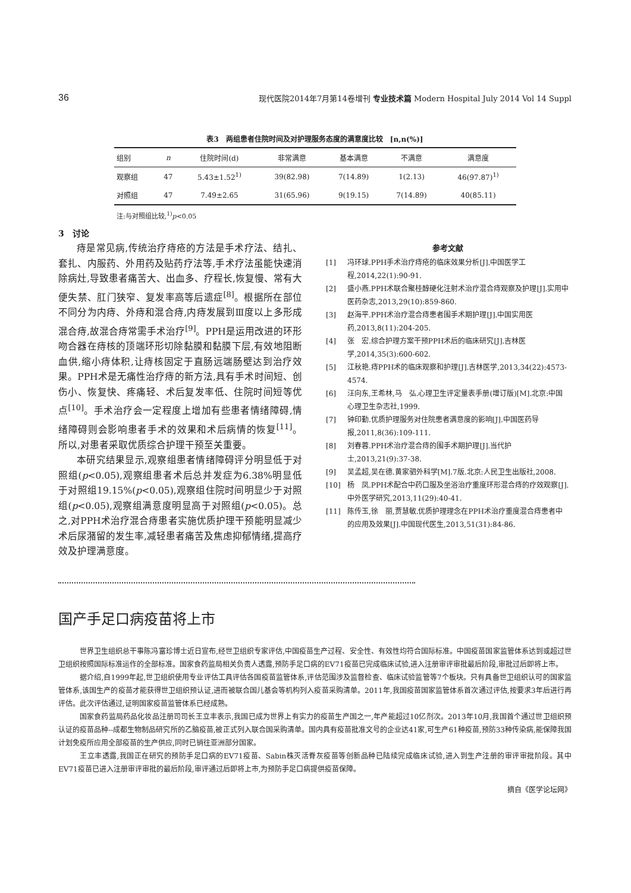36 现代医院2014年7月第14卷增刊 专业技术篇 Modern Hospital July 2014 Vol 14 Suppl
表3　两组患者住院时间及对护理服务态度的满意度比较　[n,n(%)]
| 组别 | n | 住院时间(d) | 非常满意 | 基本满意 | 不满意 | 满意度 |
| --- | --- | --- | --- | --- | --- | --- |
| 观察组 | 47 | 5.43±1.52<sup>1)</sup> | 39(82.98) | 7(14.89) | 1(2.13) | 46(97.87)<sup>1)</sup> |
| 对照组 | 47 | 7.49±2.65 | 31(65.96) | 9(19.15) | 7(14.89) | 40(85.11) |
注:与对照组比较,<sup>1)</sup>p<0.05
3　讨论
痔是常见病,传统治疗痔疮的方法是手术疗法、结扎、套扎、内服药、外用药及贴药疗法等,手术疗法虽能快速消除病灶,导致患者痛苦大、出血多、疗程长,恢复慢、常有大便失禁、肛门狭窄、复发率高等后遗症<sup>[8]</sup>。根据所在部位不同分为内痔、外痔和混合痔,内痔发展到Ⅲ度以上多形成混合痔,故混合痔常需手术治疗<sup>[9]</sup>。PPH是运用改进的环形吻合器在痔核的顶端环形切除黏膜和黏膜下层,有效地阻断血供,缩小痔体积,让痔核固定于直肠远端肠壁达到治疗效果。PPH术是无痛性治疗痔的新方法,具有手术时间短、创伤小、恢复快、疼痛轻、术后复发率低、住院时间短等优点<sup>[10]</sup>。手术治疗会一定程度上增加有些患者情绪障碍,情绪障碍则会影响患者手术的效果和术后病情的恢复<sup>[11]</sup>。所以,对患者采取优质综合护理干预至关重要。
本研究结果显示,观察组患者情绪障碍评分明显低于对照组(p<0.05),观察组患者术后总并发症为6.38%明显低于对照组19.15%(p<0.05),观察组住院时间明显少于对照组(p<0.05),观察组满意度明显高于对照组(p<0.05)。总之,对PPH术治疗混合痔患者实施优质护理干预能明显减少术后尿潴留的发生率,减轻患者痛苦及焦虑抑郁情绪,提高疗效及护理满意度。
参考文献
[1] 冯环球.PPH手术治疗痔疮的临床效果分析[J].中国医学工程,2014,22(1):90-91.
[2] 盛小燕.PPH术联合聚桂醇硬化注射术治疗混合痔观察及护理[J].实用中医药杂志,2013,29(10):859-860.
[3] 赵海平.PPH术治疗混合痔患者围手术期护理[J].中国实用医药,2013,8(11):204-205.
[4] 张　宏.综合护理方案干预PPH术后的临床研究[J].吉林医学,2014,35(3):600-602.
[5] 江秋艳.痔PPH术的临床观察和护理[J].吉林医学,2013,34(22):4573-4574.
[6] 汪向东,王希林,马　弘.心理卫生评定量表手册(增订版)[M].北京:中国心理卫生杂志社,1999.
[7] 钟印勤.优质护理服务对住院患者满意度的影响[J].中国医药导报,2011,8(36):109-111.
[8] 刘春蓉.PPH术治疗混合痔的围手术期护理[J].当代护士,2013,21(9):37-38.
[9] 吴孟超,吴在德.黄家驷外科学[M].7版.北京:人民卫生出版社,2008.
[10] 杨　凤.PPH术配合中药口服及坐浴治疗重度环形混合痔的疗效观察[J].中外医学研究,2013,11(29):40-41.
[11] 陈传玉,徐　丽,贾慧敏.优质护理理念在PPH术治疗重度混合痔患者中的应用及效果[J].中国现代医生,2013,51(31):84-86.
国产手足口病疫苗将上市
世界卫生组织总干事陈冯富珍博士近日宣布,经世卫组织专家评估,中国疫苗生产过程、安全性、有效性均符合国际标准。中国疫苗国家监管体系达到或超过世卫组织按照国际标准运作的全部标准。国家食药监局相关负责人透露,预防手足口病的EV71疫苗已完成临床试验,进入注册审评审批最后阶段,审批过后即将上市。
据介绍,自1999年起,世卫组织使用专业评估工具评估各国疫苗监管体系,评估范围涉及监督检查、临床试验监管等7个板块。只有具备世卫组织认可的国家监管体系,该国生产的疫苗才能获得世卫组织预认证,进而被联合国儿基会等机构列入疫苗采购清单。2011年,我国疫苗国家监管体系首次通过评估,按要求3年后进行再评估。此次评估通过,证明国家疫苗监管体系已经成熟。
国家食药监局药品化妆品注册司司长王立丰表示,我国已成为世界上有实力的疫苗生产国之一,年产能超过10亿剂次。2013年10月,我国首个通过世卫组织预认证的疫苗品种--成都生物制品研究所的乙脑疫苗,被正式列入联合国采购清单。国内具有疫苗批准文号的企业达41家,可生产61种疫苗,预防33种传染病,能保障我国计划免疫所应用全部疫苗的生产供应,同时已销往亚洲部分国家。
王立丰透露,我国正在研究的预防手足口病的EV71疫苗、Sabin株灭活脊灰疫苗等创新品种已陆续完成临床试验,进入到生产注册的审评审批阶段。其中EV71疫苗已进入注册审评审批的最后阶段,审评通过后即将上市,为预防手足口病提供疫苗保障。
摘自《医学论坛网》